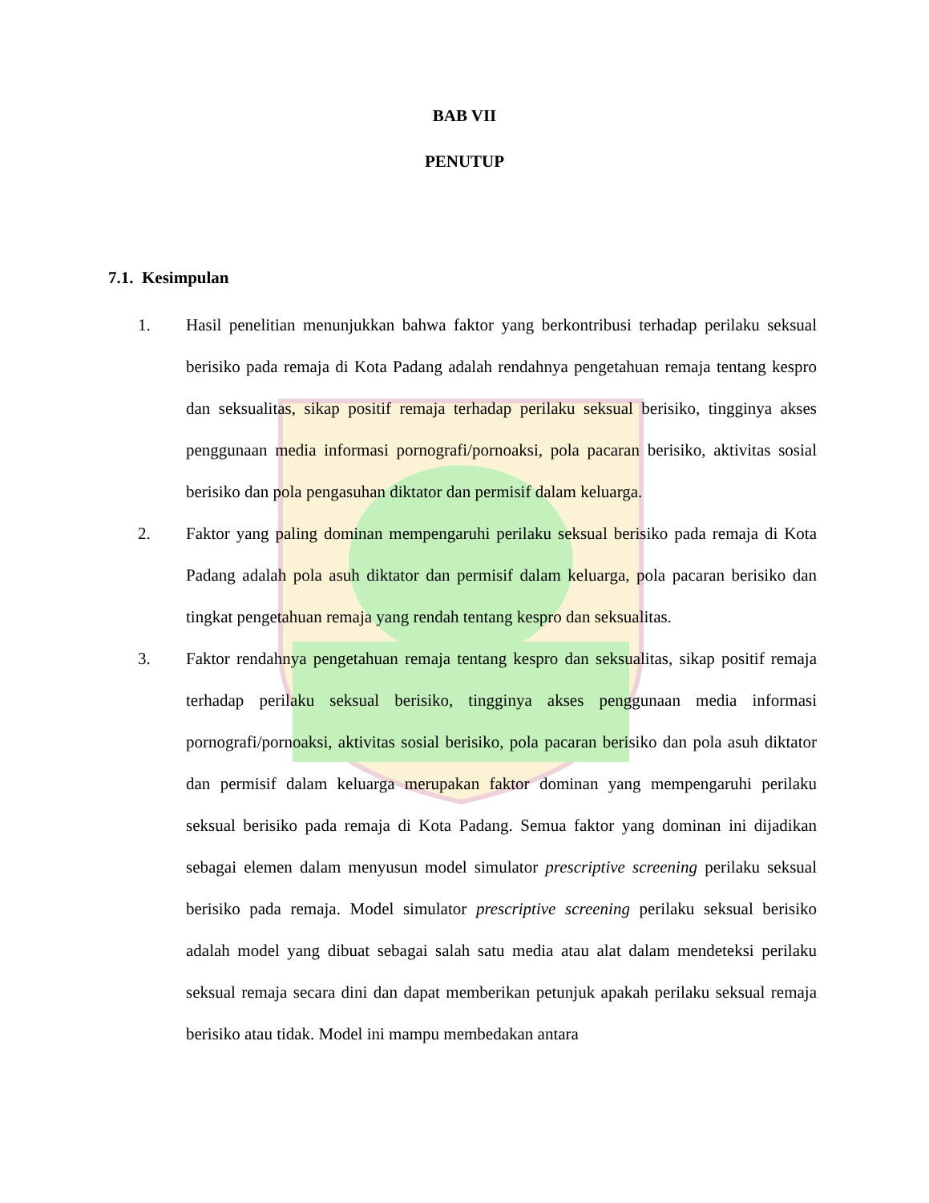BAB VII
PENUTUP
7.1. Kesimpulan
1. Hasil penelitian menunjukkan bahwa faktor yang berkontribusi terhadap perilaku seksual berisiko pada remaja di Kota Padang adalah rendahnya pengetahuan remaja tentang kespro dan seksualitas, sikap positif remaja terhadap perilaku seksual berisiko, tingginya akses penggunaan media informasi pornografi/pornoaksi, pola pacaran berisiko, aktivitas sosial berisiko dan pola pengasuhan diktator dan permisif dalam keluarga.
2. Faktor yang paling dominan mempengaruhi perilaku seksual berisiko pada remaja di Kota Padang adalah pola asuh diktator dan permisif dalam keluarga, pola pacaran berisiko dan tingkat pengetahuan remaja yang rendah tentang kespro dan seksualitas.
3. Faktor rendahnya pengetahuan remaja tentang kespro dan seksualitas, sikap positif remaja terhadap perilaku seksual berisiko, tingginya akses penggunaan media informasi pornografi/pornoaksi, aktivitas sosial berisiko, pola pacaran berisiko dan pola asuh diktator dan permisif dalam keluarga merupakan faktor dominan yang mempengaruhi perilaku seksual berisiko pada remaja di Kota Padang. Semua faktor yang dominan ini dijadikan sebagai elemen dalam menyusun model simulator prescriptive screening perilaku seksual berisiko pada remaja. Model simulator prescriptive screening perilaku seksual berisiko adalah model yang dibuat sebagai salah satu media atau alat dalam mendeteksi perilaku seksual remaja secara dini dan dapat memberikan petunjuk apakah perilaku seksual remaja berisiko atau tidak. Model ini mampu membedakan antara